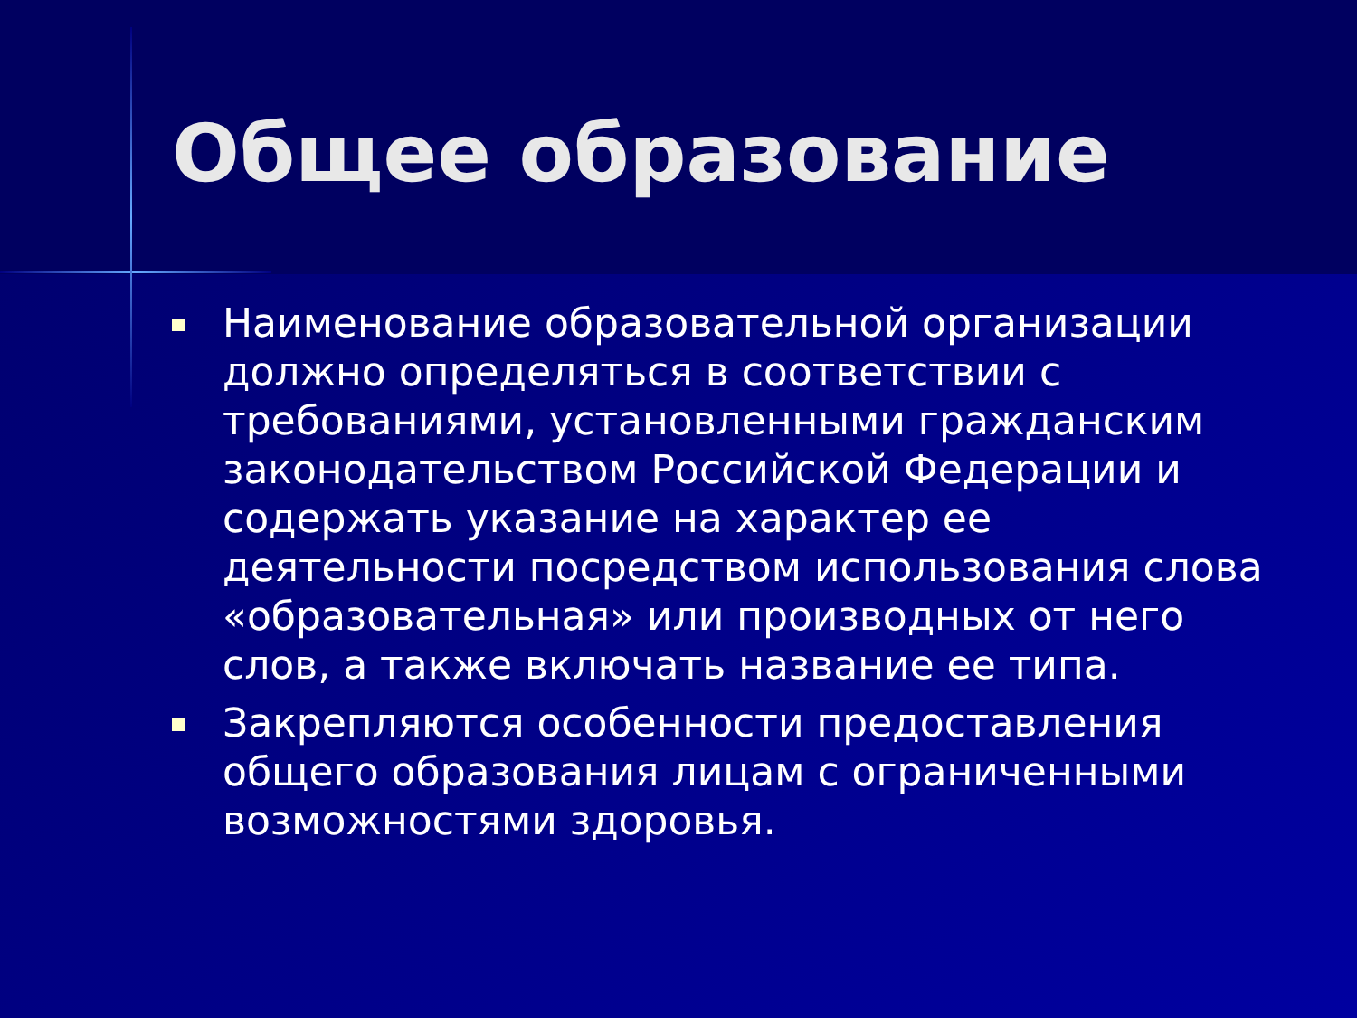Общее образование
Наименование образовательной организации должно определяться в соответствии с требованиями, установленными гражданским законодательством Российской Федерации и содержать указание на характер ее деятельности посредством использования слова «образовательная» или производных от него слов, а также включать название ее типа.
Закрепляются особенности предоставления общего образования лицам с ограниченными возможностями здоровья.